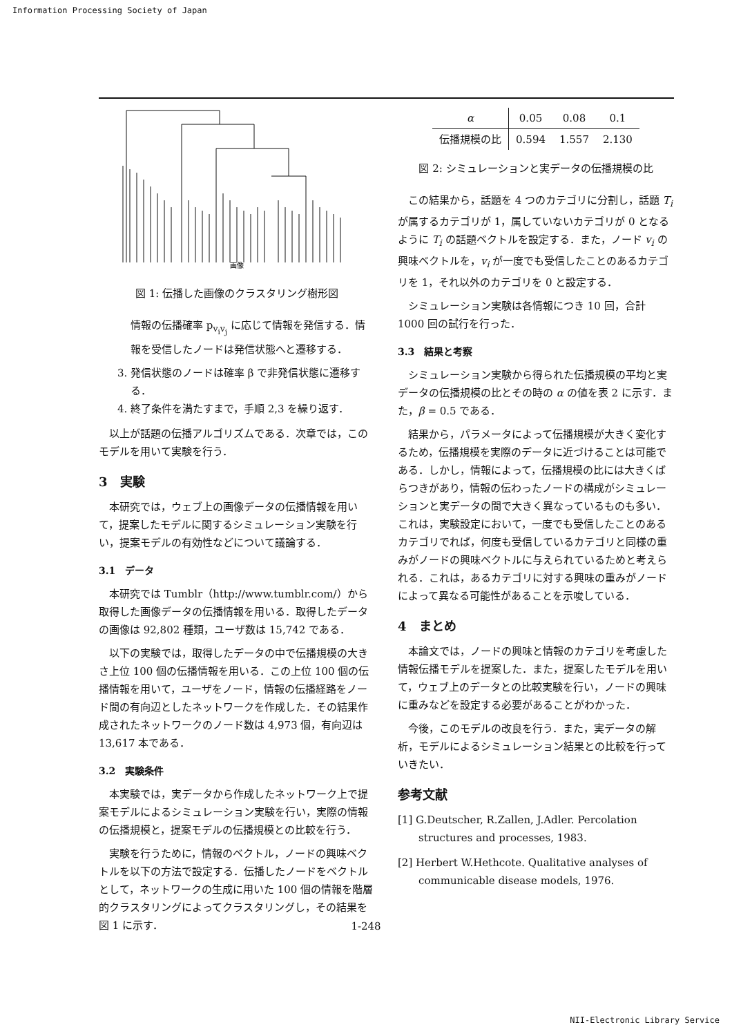Information Processing Society of Japan
画像
図 1: 伝播した画像のクラスタリング樹形図
情報の伝播確率 p<sub>v<sub>i</sub>v<sub>j</sub></sub> に応じて情報を発信する．情報を受信したノードは発信状態へと遷移する．
3. 発信状態のノードは確率 β で非発信状態に遷移する．
4. 終了条件を満たすまで，手順 2,3 を繰り返す．
以上が話題の伝播アルゴリズムである．次章では，このモデルを用いて実験を行う．
3　実験
本研究では，ウェブ上の画像データの伝播情報を用いて，提案したモデルに関するシミュレーション実験を行い，提案モデルの有効性などについて議論する．
3.1　データ
本研究では Tumblr（http://www.tumblr.com/）から取得した画像データの伝播情報を用いる．取得したデータの画像は 92,802 種類，ユーザ数は 15,742 である．
以下の実験では，取得したデータの中で伝播規模の大きさ上位 100 個の伝播情報を用いる．この上位 100 個の伝播情報を用いて，ユーザをノード，情報の伝播経路をノード間の有向辺としたネットワークを作成した．その結果作成されたネットワークのノード数は 4,973 個，有向辺は 13,617 本である．
3.2　実験条件
本実験では，実データから作成したネットワーク上で提案モデルによるシミュレーション実験を行い，実際の情報の伝播規模と，提案モデルの伝播規模との比較を行う．
実験を行うために，情報のベクトル，ノードの興味ベクトルを以下の方法で設定する．伝播したノードをベクトルとして，ネットワークの生成に用いた 100 個の情報を階層的クラスタリングによってクラスタリングし，その結果を図 1 に示す．
| α | 0.05 | 0.08 | 0.1 |
| --- | --- | --- | --- |
| 伝播規模の比 | 0.594 | 1.557 | 2.130 |
図 2: シミュレーションと実データの伝播規模の比
この結果から，話題を 4 つのカテゴリに分割し，話題 T<sub>i</sub> が属するカテゴリが 1，属していないカテゴリが 0 となるように T<sub>i</sub> の話題ベクトルを設定する．また，ノード v<sub>i</sub> の興味ベクトルを，v<sub>i</sub> が一度でも受信したことのあるカテゴリを 1，それ以外のカテゴリを 0 と設定する．
シミュレーション実験は各情報につき 10 回，合計 1000 回の試行を行った．
3.3　結果と考察
シミュレーション実験から得られた伝播規模の平均と実データの伝播規模の比とその時の α の値を表 2 に示す．また，β = 0.5 である．
結果から，パラメータによって伝播規模が大きく変化するため，伝播規模を実際のデータに近づけることは可能である．しかし，情報によって，伝播規模の比には大きくばらつきがあり，情報の伝わったノードの構成がシミュレーションと実データの間で大きく異なっているものも多い．これは，実験設定において，一度でも受信したことのあるカテゴリでれば，何度も受信しているカテゴリと同様の重みがノードの興味ベクトルに与えられているためと考えられる．これは，あるカテゴリに対する興味の重みがノードによって異なる可能性があることを示唆している．
4　まとめ
本論文では，ノードの興味と情報のカテゴリを考慮した情報伝播モデルを提案した．また，提案したモデルを用いて，ウェブ上のデータとの比較実験を行い，ノードの興味に重みなどを設定する必要があることがわかった．
今後，このモデルの改良を行う．また，実データの解析，モデルによるシミュレーション結果との比較を行っていきたい．
参考文献
[1] G.Deutscher, R.Zallen, J.Adler. Percolation structures and processes, 1983.
[2] Herbert W.Hethcote. Qualitative analyses of communicable disease models, 1976.
1-248
NII-Electronic Library Service